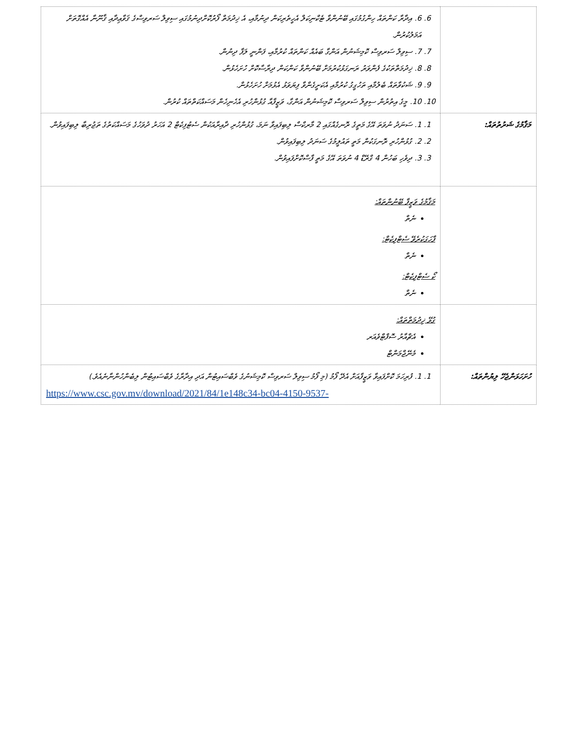| | 6. 6. އިދާރާ ކަންތައް ހިންގުމުގައި ބޭނުންވާ ޓެކްނިކަލް އެހީތެރިކަން ދިނުމާއި، އެ ޚިދުމަތް ފޯރުކޮށްދިނުމުގައި ސިވިލް ސަރވިސްގެ ޤަވާޢިދާއި ޤާނޫނާ އެއްގޮތަށް އަމަލުކުރުން. 7. 7. ސިވިލް ސަރވިސް ކޮމިޝަނުން އަންގާ ބައެއް ކަންތައް ކުރުމާއި، ފަންނީ ލަފާ ދިނުން. 8. 8. ޚިދުމަތްތަކުގެ ފެންވަރު ރަނގަޅުކުރުމަށް ބޭނުންވާ ކަންކަން ދިރާސާކޮށް ހުށަހެޅުން. 9. 9. ޝަކުވާތައް ބެލުމާއި ތަހުގީގު ކުރުމާއި އެކަށީގެންވާ ފިޔަވަޅު އެޅުމަށް ހުށަހެޅުން. 10. 10. މީގެ އިތުރުން ސިވިލް ސަރވިސް ކޮމިޝަނުން އަންގާ، ވަޒީފާއާ ގުޅުންހުރި އެހެނިހެން މަސައްކަތްތައް ކުރުން. |
| މަޤާމުގެ ޝަރުތުތައް: | 1. 1. ސަނަދު ނުވަތަ އޭގެ މަތީގެ ރޮނގެއްގައި 2 މާރކްސް ލިބިފައިވާ ނަމަ، ގުޅުންހުރި ދާއިރާއަކުން ސެޓުފިކެޓް 2 އަހަރު ދުވަހުގެ މަސައްކަތުގެ ތަޖުރިބާ ލިބިފައިވުން. 2. 2. ގުޅުންހުރި ރޮނގަކުން މަތީ ތައުލީމުގެ ސަނަދު ލިބިފައިވުން. 3. 3. ދިވެހި ބަހުން 4 ގްރޭޑް 4 ނުވަތަ އޭގެ މަތީ ފާސްކޮށްފައިވުން. |
| | މަޤާމުގެ ވަޒީފާ ބޭނުންތައް: ނެތް ފާހަގަކުރެވޭ ސެޓްފިކެޓް: ނެތް ކޯ ސެޓްފިކެޓް: ނެތް |
| | ގުޅޭ ޚިދުމަތްތައް: އެޗްއާރު ސޮފްޓްވެއަރ މެނޭޖްމަންޓް |
| ހުށަހަޅަންޖެހޭ ލިޔުންތައް: | 1. 1. ފުރިހަމަ ކޮށްފައިވާ ވަޒީފާއަށް އެދޭ ފޯމު (މި ފޯމު ސިވިލް ސަރވިސް ކޮމިޝަނުގެ ވެބްސައިޓުން އަދި އިދާރާގެ ވެބްސައިޓުން ލިބެންހުންނާނެއެވެ.) https://www.csc.gov.mv/download/2021/84/1e148c34-bc04-4150-9537- |